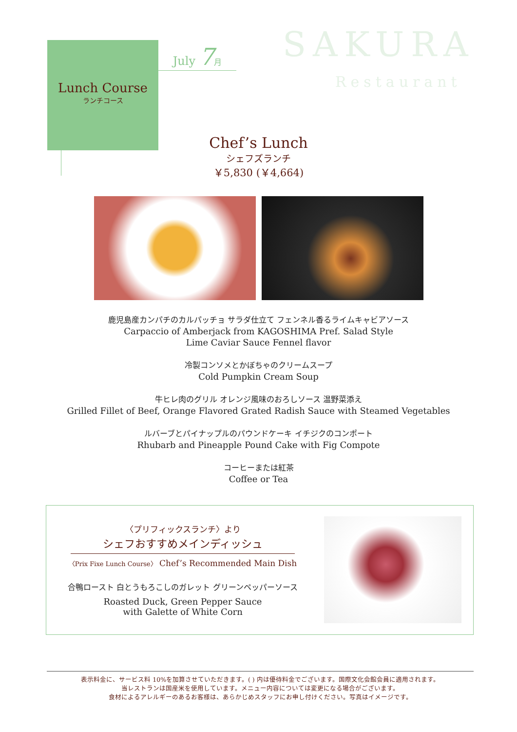Lunch Course
ランチコース
July 7 月 SAKURA
Restaurant
Chef’s Lunch
シェフズランチ
￥5,830 (￥4,664)
鹿児島産カンパチのカルパッチョ サラダ仕立て フェンネル香るライムキャビアソース
Carpaccio of Amberjack from KAGOSHIMA Pref. Salad Style
Lime Caviar Sauce Fennel flavor
冷製コンソメとかぼちゃのクリームスープ
Cold Pumpkin Cream Soup
牛ヒレ肉のグリル オレンジ風味のおろしソース 温野菜添え
Grilled Fillet of Beef, Orange Flavored Grated Radish Sauce with Steamed Vegetables
ルバーブとパイナップルのパウンドケーキ イチジクのコンポート
Rhubarb and Pineapple Pound Cake with Fig Compote
コーヒーまたは紅茶
Coffee or Tea
〈プリフィックスランチ〉より
シェフおすすめメインディッシュ
〈Prix Fixe Lunch Course〉 Chef’s Recommended Main Dish
合鴨ロースト 白とうもろこしのガレット グリーンペッパーソース
Roasted Duck, Green Pepper Sauce
with Galette of White Corn
表示料金に、サービス料 10%を加算させていただきます。( ) 内は優待料金でございます。国際文化会館会員に適用されます。
当レストランは国産米を使用しています。メニュー内容については変更になる場合がございます。
食材によるアレルギーのあるお客様は、あらかじめスタッフにお申し付けください。写真はイメージです。